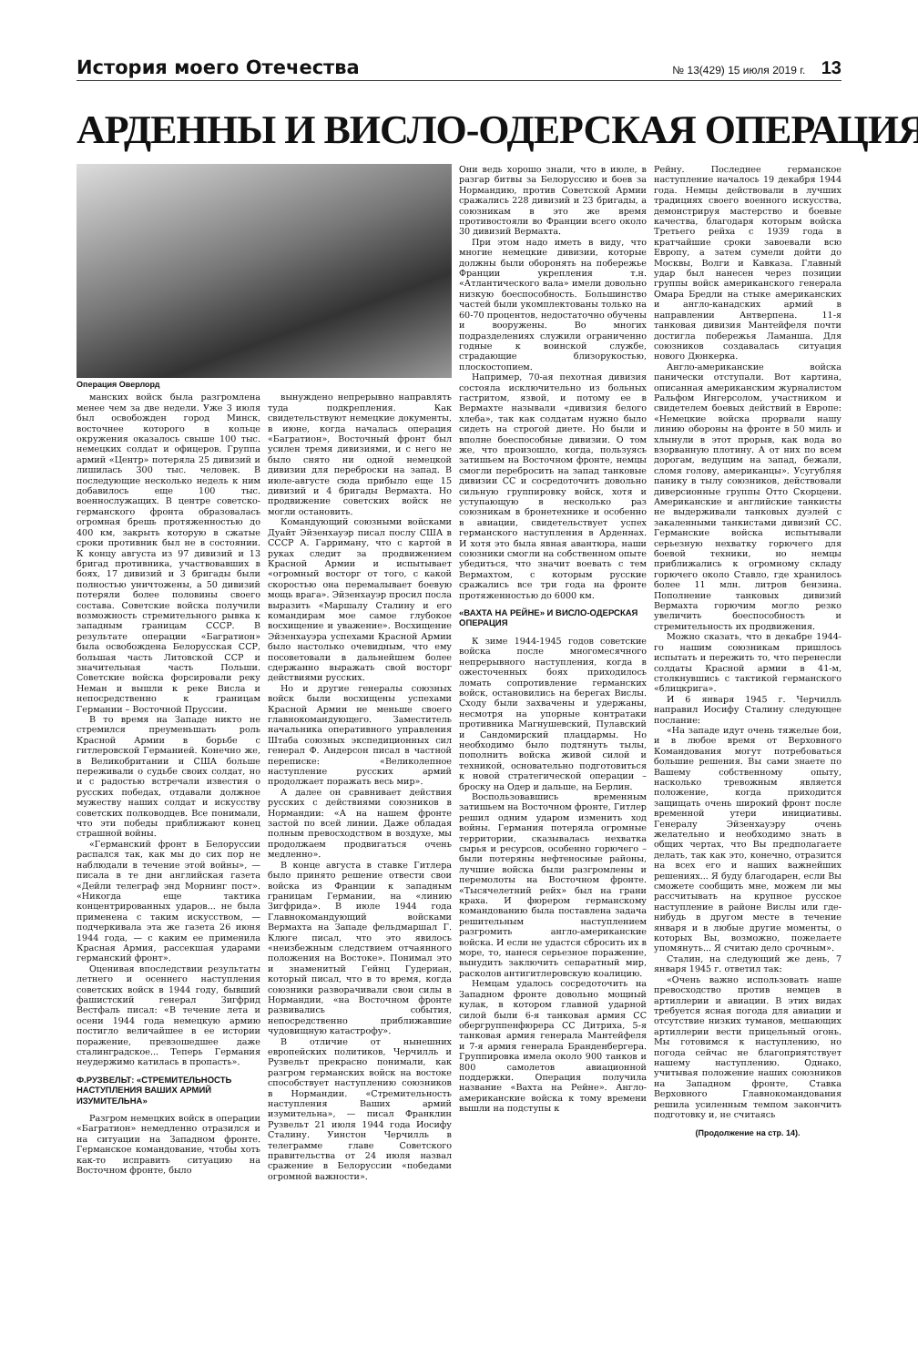История моего Отечества № 13(429) 15 июля 2019 г. 13
АРДЕННЫ И ВИСЛО-ОДЕРСКАЯ ОПЕРАЦИЯ
Операция Оверлорд
манских войск была разгромлена менее чем за две недели. Уже 3 июля был освобожден город Минск, восточнее которого в кольце окружения оказалось свыше 100 тыс. немецких солдат и офицеров. Группа армий «Центр» потеряла 25 дивизий и лишилась 300 тыс. человек. В последующие несколько недель к ним добавилось еще 100 тыс. военнослужащих. В центре советско-германского фронта образовалась огромная брешь протяженностью до 400 км, закрыть которую в сжатые сроки противник был не в состоянии. К концу августа из 97 дивизий и 13 бригад противника, участвовавших в боях, 17 дивизий и 3 бригады были полностью уничтожены, а 50 дивизий потеряли более половины своего состава. Советские войска получили возможность стремительного рывка к западным границам СССР. В результате операции «Багратион» была освобождена Белорусская ССР, большая часть Литовской ССР и значительная часть Польши. Советские войска форсировали реку Неман и вышли к реке Висла и непосредственно к границам Германии – Восточной Пруссии.
В то время на Западе никто не стремился преуменьшать роль Красной Армии в борьбе с гитлеровской Германией. Конечно же, в Великобритании и США больше переживали о судьбе своих солдат, но и с радостью встречали известия о русских победах, отдавали должное мужеству наших солдат и искусству советских полководцев. Все понимали, что эти победы приближают конец страшной войны.
«Германский фронт в Белоруссии распался так, как мы до сих пор не наблюдали в течение этой войны», — писала в те дни английская газета «Дейли телеграф энд Морнинг пост». «Никогда еще тактика концентрированных ударов... не была применена с таким искусством, — подчеркивала эта же газета 26 июня 1944 года, — с каким ее применила Красная Армия, рассекшая ударами германский фронт».
Оценивая впоследствии результаты летнего и осеннего наступления советских войск в 1944 году, бывший фашистский генерал Зигфрид Вестфаль писал: «В течение лета и осени 1944 года немецкую армию постигло величайшее в ее истории поражение, превзошедшее даже сталинградское... Теперь Германия неудержимо катилась в пропасть».
Ф.РУЗВЕЛЬТ: «СТРЕМИТЕЛЬНОСТЬ НАСТУПЛЕНИЯ ВАШИХ АРМИЙ ИЗУМИТЕЛЬНА»
Разгром немецких войск в операции «Багратион» немедленно отразился и на ситуации на Западном фронте. Германское командование, чтобы хоть как-то исправить ситуацию на Восточном фронте, было
вынуждено непрерывно направлять туда подкрепления. Как свидетельствуют немецкие документы, в июне, когда началась операция «Багратион», Восточный фронт был усилен тремя дивизиями, и с него не было снято ни одной немецкой дивизии для переброски на запад. В июле-августе сюда прибыло еще 15 дивизий и 4 бригады Вермахта. Но продвижение советских войск не могли остановить.
Командующий союзными войсками Дуайт Эйзенхауэр писал послу США в СССР А. Гарриману, что с картой в руках следит за продвижением Красной Армии и испытывает «огромный восторг от того, с какой скоростью она перемалывает боевую мощь врага». Эйзенхауэр просил посла выразить «Маршалу Сталину и его командирам мое самое глубокое восхищение и уважение». Восхищение Эйзенхауэра успехами Красной Армии было настолько очевидным, что ему посоветовали в дальнейшем более сдержанно выражать свой восторг действиями русских.
Но и другие генералы союзных войск были восхищены успехами Красной Армии не меньше своего главнокомандующего. Заместитель начальника оперативного управления Штаба союзных экспедиционных сил генерал Ф. Андерсон писал в частной переписке: «Великолепное наступление русских армий продолжает поражать весь мир».
А далее он сравнивает действия русских с действиями союзников в Нормандии: «А на нашем фронте застой по всей линии. Даже обладая полным превосходством в воздухе, мы продолжаем продвигаться очень медленно».
В конце августа в ставке Гитлера было принято решение отвести свои войска из Франции к западным границам Германии, на «линию Зигфрида». В июле 1944 года Главнокомандующий войсками Вермахта на Западе фельдмаршал Г. Клюге писал, что это явилось «неизбежным следствием отчаянного положения на Востоке». Понимал это и знаменитый Гейнц Гудериан, который писал, что в то время, когда союзники разворачивали свои силы в Нормандии, «на Восточном фронте развивались события, непосредственно приближавшие чудовищную катастрофу».
В отличие от нынешних европейских политиков, Черчилль и Рузвельт прекрасно понимали, как разгром германских войск на востоке способствует наступлению союзников в Нормандии. «Стремительность наступления Ваших армий изумительна», — писал Франклин Рузвельт 21 июля 1944 года Иосифу Сталину. Уинстон Черчилль в телеграмме главе Советского правительства от 24 июля назвал сражение в Белоруссии «победами огромной важности».
Они ведь хорошо знали, что в июле, в разгар битвы за Белоруссию и боев за Нормандию, против Советской Армии сражались 228 дивизий и 23 бригады, а союзникам в это же время противостояли во Франции всего около 30 дивизий Вермахта.
При этом надо иметь в виду, что многие немецкие дивизии, которые должны были оборонять на побережье Франции укрепления т.н. «Атлантического вала» имели довольно низкую боеспособность. Большинство частей были укомплектованы только на 60-70 процентов, недостаточно обучены и вооружены. Во многих подразделениях служили ограниченно годные к воинской службе, страдающие близорукостью, плоскостопием.
Например, 70-ая пехотная дивизия состояла исключительно из больных гастритом, язвой, и потому ее в Вермахте называли «дивизия белого хлеба», так как солдатам нужно было сидеть на строгой диете. Но были и вполне боеспособные дивизии. О том же, что произошло, когда, пользуясь затишьем на Восточном фронте, немцы смогли перебросить на запад танковые дивизии СС и сосредоточить довольно сильную группировку войск, хотя и уступающую в несколько раз союзникам в бронетехнике и особенно в авиации, свидетельствует успех германского наступления в Арденнах. И хотя это была явная авантюра, наши союзники смогли на собственном опыте убедиться, что значит воевать с тем Вермахтом, с которым русские сражались все три года на фронте протяженностью до 6000 км.
«ВАХТА НА РЕЙНЕ» И ВИСЛО-ОДЕРСКАЯ ОПЕРАЦИЯ
К зиме 1944-1945 годов советские войска после многомесячного непрерывного наступления, когда в ожесточенных боях приходилось ломать сопротивление германских войск, остановились на берегах Вислы. Сходу были захвачены и удержаны, несмотря на упорные контратаки противника Магнушевский, Пулавский и Сандомирский плацдармы. Но необходимо было подтянуть тылы, пополнить войска живой силой и техникой, основательно подготовиться к новой стратегической операции – броску на Одер и дальше, на Берлин.
Воспользовавшись временным затишьем на Восточном фронте, Гитлер решил одним ударом изменить ход войны. Германия потеряла огромные территории, сказывалась нехватка сырья и ресурсов, особенно горючего – были потеряны нефтеносные районы, лучшие войска были разгромлены и перемолоты на Восточном фронте. «Тысячелетний рейх» был на грани краха. И фюрером германскому командованию была поставлена задача решительным наступлением разгромить англо-американские войска. И если не удастся сбросить их в море, то, нанеся серьезное поражение, вынудить заключить сепаратный мир, расколов антигитлеровскую коалицию.
Немцам удалось сосредоточить на Западном фронте довольно мощный кулак, в котором главной ударной силой были 6-я танковая армия СС обергруппенфюрера СС Дитриха, 5-я танковая армия генерала Мантейфеля и 7-я армия генерала Бранденбергера. Группировка имела около 900 танков и 800 самолетов авиационной поддержки. Операция получила название «Вахта на Рейне». Англо-американские войска к тому времени вышли на подступы к
Рейну. Последнее германское наступление началось 19 декабря 1944 года. Немцы действовали в лучших традициях своего военного искусства, демонстрируя мастерство и боевые качества, благодаря которым войска Третьего рейха с 1939 года в кратчайшие сроки завоевали всю Европу, а затем сумели дойти до Москвы, Волги и Кавказа. Главный удар был нанесен через позиции группы войск американского генерала Омара Бредли на стыке американских и англо-канадских армий в направлении Антверпена. 11-я танковая дивизия Мантейфеля почти достигла побережья Ламанша. Для союзников создавалась ситуация нового Дюнкерка.
Англо-американские войска панически отступали. Вот картина, описанная американским журналистом Ральфом Ингерсолом, участником и свидетелем боевых действий в Европе: «Немецкие войска прорвали нашу линию обороны на фронте в 50 миль и хлынули в этот прорыв, как вода во взорванную плотину. А от них по всем дорогам, ведущим на запад, бежали, сломя голову, американцы». Усугубляя панику в тылу союзников, действовали диверсионные группы Отто Скорцени. Американские и английские танкисты не выдерживали танковых дуэлей с закаленными танкистами дивизий СС. Германские войска испытывали серьезную нехватку горючего для боевой техники, но немцы приближались к огромному складу горючего около Ставло, где хранилось более 11 млн. литров бензина. Пополнение танковых дивизий Вермахта горючим могло резко увеличить боеспособность и стремительность их продвижения.
Можно сказать, что в декабре 1944-го нашим союзникам пришлось испытать и пережить то, что перенесли солдаты Красной армии в 41-м, столкнувшись с тактикой германского «блицкрига».
И 6 января 1945 г. Черчилль направил Иосифу Сталину следующее послание:
«На западе идут очень тяжелые бои, и в любое время от Верховного Командования могут потребоваться большие решения. Вы сами знаете по Вашему собственному опыту, насколько тревожным является положение, когда приходится защищать очень широкий фронт после временной утери инициативы. Генералу Эйзенхауэру очень желательно и необходимо знать в общих чертах, что Вы предполагаете делать, так как это, конечно, отразится на всех его и наших важнейших решениях... Я буду благодарен, если Вы сможете сообщить мне, можем ли мы рассчитывать на крупное русское наступление в районе Вислы или где-нибудь в другом месте в течение января и в любые другие моменты, о которых Вы, возможно, пожелаете упомянуть... Я считаю дело срочным».
Сталин, на следующий же день, 7 января 1945 г. ответил так:
«Очень важно использовать наше превосходство против немцев в артиллерии и авиации. В этих видах требуется ясная погода для авиации и отсутствие низких туманов, мешающих артиллерии вести прицельный огонь. Мы готовимся к наступлению, но погода сейчас не благоприятствует нашему наступлению. Однако, учитывая положение наших союзников на Западном фронте, Ставка Верховного Главнокомандования решила усиленным темпом закончить подготовку и, не считаясь
(Продолжение на стр. 14).